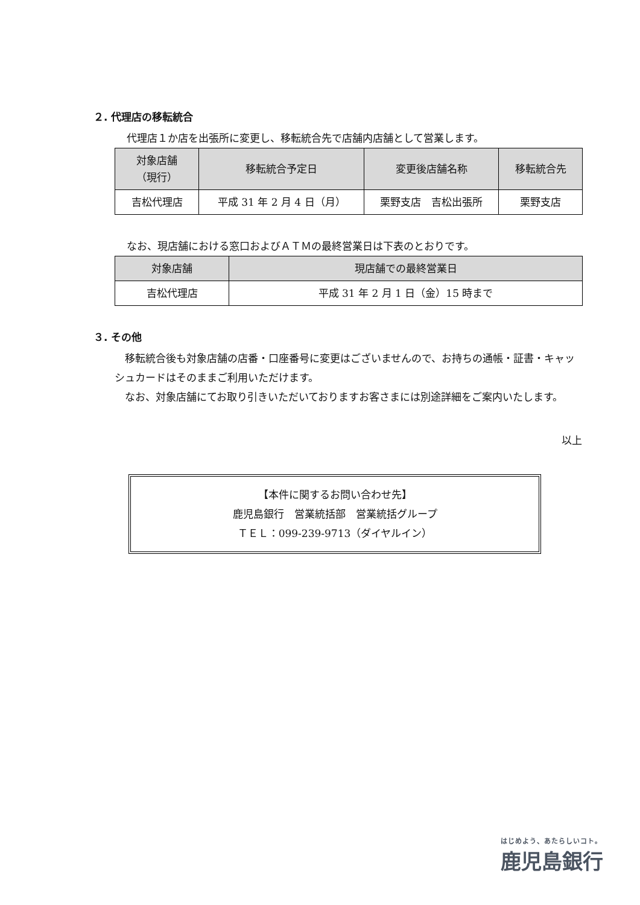２. 代理店の移転統合
代理店１か店を出張所に変更し、移転統合先で店舗内店舗として営業します。
| 対象店舗 （現行） | 移転統合予定日 | 変更後店舗名称 | 移転統合先 |
| --- | --- | --- | --- |
| 吉松代理店 | 平成 31 年 2 月 4 日（月） | 栗野支店 吉松出張所 | 栗野支店 |
なお、現店舗における窓口およびＡＴＭの最終営業日は下表のとおりです。
| 対象店舗 | 現店舗での最終営業日 |
| --- | --- |
| 吉松代理店 | 平成 31 年 2 月 1 日（金）15 時まで |
３. その他
　移転統合後も対象店舗の店番・口座番号に変更はございませんので、お持ちの通帳・証書・キャッシュカードはそのままご利用いただけます。
　なお、対象店舗にてお取り引きいただいておりますお客さまには別途詳細をご案内いたします。
以上
【本件に関するお問い合わせ先】
鹿児島銀行　営業統括部　営業統括グループ
ＴＥＬ：099-239-9713（ダイヤルイン）
はじめよう、あたらしいコト。
鹿児島銀行